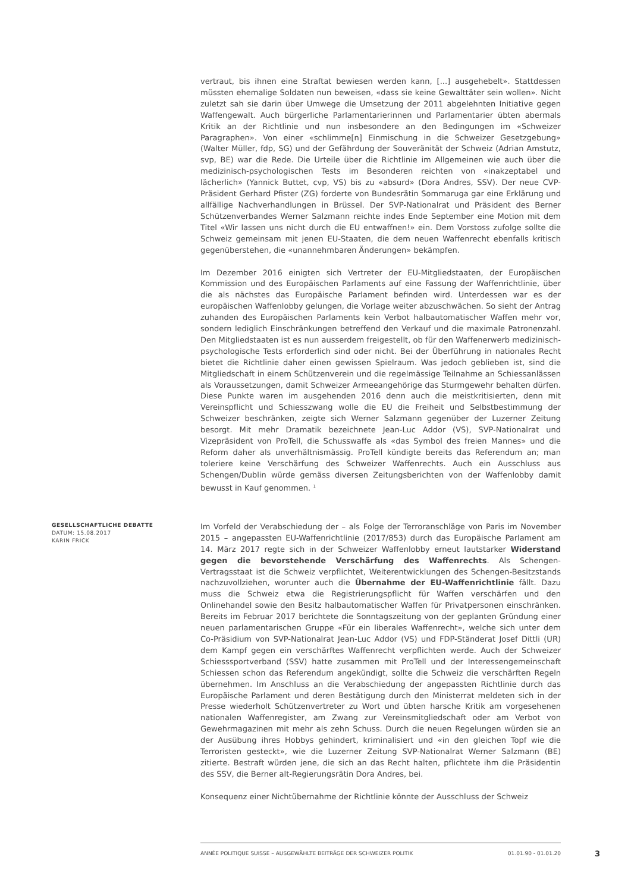vertraut, bis ihnen eine Straftat bewiesen werden kann, [...] ausgehebelt». Stattdessen müssten ehemalige Soldaten nun beweisen, «dass sie keine Gewalttäter sein wollen». Nicht zuletzt sah sie darin über Umwege die Umsetzung der 2011 abgelehnten Initiative gegen Waffengewalt. Auch bürgerliche Parlamentarierinnen und Parlamentarier übten abermals Kritik an der Richtlinie und nun insbesondere an den Bedingungen im «Schweizer Paragraphen». Von einer «schlimme[n] Einmischung in die Schweizer Gesetzgebung» (Walter Müller, fdp, SG) und der Gefährdung der Souveränität der Schweiz (Adrian Amstutz, svp, BE) war die Rede. Die Urteile über die Richtlinie im Allgemeinen wie auch über die medizinisch-psychologischen Tests im Besonderen reichten von «inakzeptabel und lächerlich» (Yannick Buttet, cvp, VS) bis zu «absurd» (Dora Andres, SSV). Der neue CVP-Präsident Gerhard Pfister (ZG) forderte von Bundesrätin Sommaruga gar eine Erklärung und allfällige Nachverhandlungen in Brüssel. Der SVP-Nationalrat und Präsident des Berner Schützenverbandes Werner Salzmann reichte indes Ende September eine Motion mit dem Titel «Wir lassen uns nicht durch die EU entwaffnen!» ein. Dem Vorstoss zufolge sollte die Schweiz gemeinsam mit jenen EU-Staaten, die dem neuen Waffenrecht ebenfalls kritisch gegenüberstehen, die «unannehmbaren Änderungen» bekämpfen.
Im Dezember 2016 einigten sich Vertreter der EU-Mitgliedstaaten, der Europäischen Kommission und des Europäischen Parlaments auf eine Fassung der Waffenrichtlinie, über die als nächstes das Europäische Parlament befinden wird. Unterdessen war es der europäischen Waffenlobby gelungen, die Vorlage weiter abzuschwächen. So sieht der Antrag zuhanden des Europäischen Parlaments kein Verbot halbautomatischer Waffen mehr vor, sondern lediglich Einschränkungen betreffend den Verkauf und die maximale Patronenzahl. Den Mitgliedstaaten ist es nun ausserdem freigestellt, ob für den Waffenerwerb medizinisch-psychologische Tests erforderlich sind oder nicht. Bei der Überführung in nationales Recht bietet die Richtlinie daher einen gewissen Spielraum. Was jedoch geblieben ist, sind die Mitgliedschaft in einem Schützenverein und die regelmässige Teilnahme an Schiessanlässen als Voraussetzungen, damit Schweizer Armeeangehörige das Sturmgewehr behalten dürfen. Diese Punkte waren im ausgehenden 2016 denn auch die meistkritisierten, denn mit Vereinspflicht und Schiesszwang wolle die EU die Freiheit und Selbstbestimmung der Schweizer beschränken, zeigte sich Werner Salzmann gegenüber der Luzerner Zeitung besorgt. Mit mehr Dramatik bezeichnete Jean-Luc Addor (VS), SVP-Nationalrat und Vizepräsident von ProTell, die Schusswaffe als «das Symbol des freien Mannes» und die Reform daher als unverhältnismässig. ProTell kündigte bereits das Referendum an; man toleriere keine Verschärfung des Schweizer Waffenrechts. Auch ein Ausschluss aus Schengen/Dublin würde gemäss diversen Zeitungsberichten von der Waffenlobby damit bewusst in Kauf genommen. <sup>1</sup>
GESELLSCHAFTLICHE DEBATTE
DATUM: 15.08.2017
KARIN FRICK
Im Vorfeld der Verabschiedung der – als Folge der Terroranschläge von Paris im November 2015 – angepassten EU-Waffenrichtlinie (2017/853) durch das Europäische Parlament am 14. März 2017 regte sich in der Schweizer Waffenlobby erneut lautstarker Widerstand gegen die bevorstehende Verschärfung des Waffenrechts. Als Schengen-Vertragsstaat ist die Schweiz verpflichtet, Weiterentwicklungen des Schengen-Besitzstands nachzuvollziehen, worunter auch die Übernahme der EU-Waffenrichtlinie fällt. Dazu muss die Schweiz etwa die Registrierungspflicht für Waffen verschärfen und den Onlinehandel sowie den Besitz halbautomatischer Waffen für Privatpersonen einschränken. Bereits im Februar 2017 berichtete die Sonntagszeitung von der geplanten Gründung einer neuen parlamentarischen Gruppe «Für ein liberales Waffenrecht», welche sich unter dem Co-Präsidium von SVP-Nationalrat Jean-Luc Addor (VS) und FDP-Ständerat Josef Dittli (UR) dem Kampf gegen ein verschärftes Waffenrecht verpflichten werde. Auch der Schweizer Schiesssportverband (SSV) hatte zusammen mit ProTell und der Interessengemeinschaft Schiessen schon das Referendum angekündigt, sollte die Schweiz die verschärften Regeln übernehmen. Im Anschluss an die Verabschiedung der angepassten Richtlinie durch das Europäische Parlament und deren Bestätigung durch den Ministerrat meldeten sich in der Presse wiederholt Schützenvertreter zu Wort und übten harsche Kritik am vorgesehenen nationalen Waffenregister, am Zwang zur Vereinsmitgliedschaft oder am Verbot von Gewehrmagazinen mit mehr als zehn Schuss. Durch die neuen Regelungen würden sie an der Ausübung ihres Hobbys gehindert, kriminalisiert und «in den gleichen Topf wie die Terroristen gesteckt», wie die Luzerner Zeitung SVP-Nationalrat Werner Salzmann (BE) zitierte. Bestraft würden jene, die sich an das Recht halten, pflichtete ihm die Präsidentin des SSV, die Berner alt-Regierungsrätin Dora Andres, bei.
Konsequenz einer Nichtübernahme der Richtlinie könnte der Ausschluss der Schweiz
ANNÉE POLITIQUE SUISSE – AUSGEWÄHLTE BEITRÄGE DER SCHWEIZER POLITIK 01.01.90 - 01.01.20
3